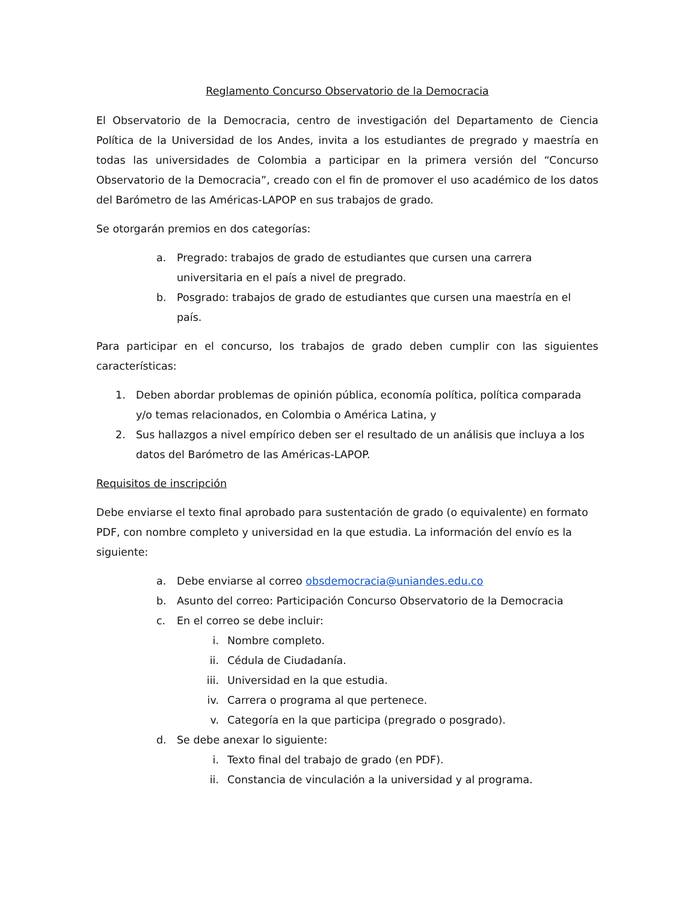Reglamento Concurso Observatorio de la Democracia
El Observatorio de la Democracia, centro de investigación del Departamento de Ciencia Política de la Universidad de los Andes, invita a los estudiantes de pregrado y maestría en todas las universidades de Colombia a participar en la primera versión del “Concurso Observatorio de la Democracia”, creado con el fin de promover el uso académico de los datos del Barómetro de las Américas-LAPOP en sus trabajos de grado.
Se otorgarán premios en dos categorías:
a. Pregrado: trabajos de grado de estudiantes que cursen una carrera universitaria en el país a nivel de pregrado.
b. Posgrado: trabajos de grado de estudiantes que cursen una maestría en el país.
Para participar en el concurso, los trabajos de grado deben cumplir con las siguientes características:
1. Deben abordar problemas de opinión pública, economía política, política comparada y/o temas relacionados, en Colombia o América Latina, y
2. Sus hallazgos a nivel empírico deben ser el resultado de un análisis que incluya a los datos del Barómetro de las Américas-LAPOP.
Requisitos de inscripción
Debe enviarse el texto final aprobado para sustentación de grado (o equivalente) en formato PDF, con nombre completo y universidad en la que estudia. La información del envío es la siguiente:
a. Debe enviarse al correo obsdemocracia@uniandes.edu.co
b. Asunto del correo: Participación Concurso Observatorio de la Democracia
c. En el correo se debe incluir:
i. Nombre completo.
ii. Cédula de Ciudadanía.
iii. Universidad en la que estudia.
iv. Carrera o programa al que pertenece.
v. Categoría en la que participa (pregrado o posgrado).
d. Se debe anexar lo siguiente:
i. Texto final del trabajo de grado (en PDF).
ii. Constancia de vinculación a la universidad y al programa.